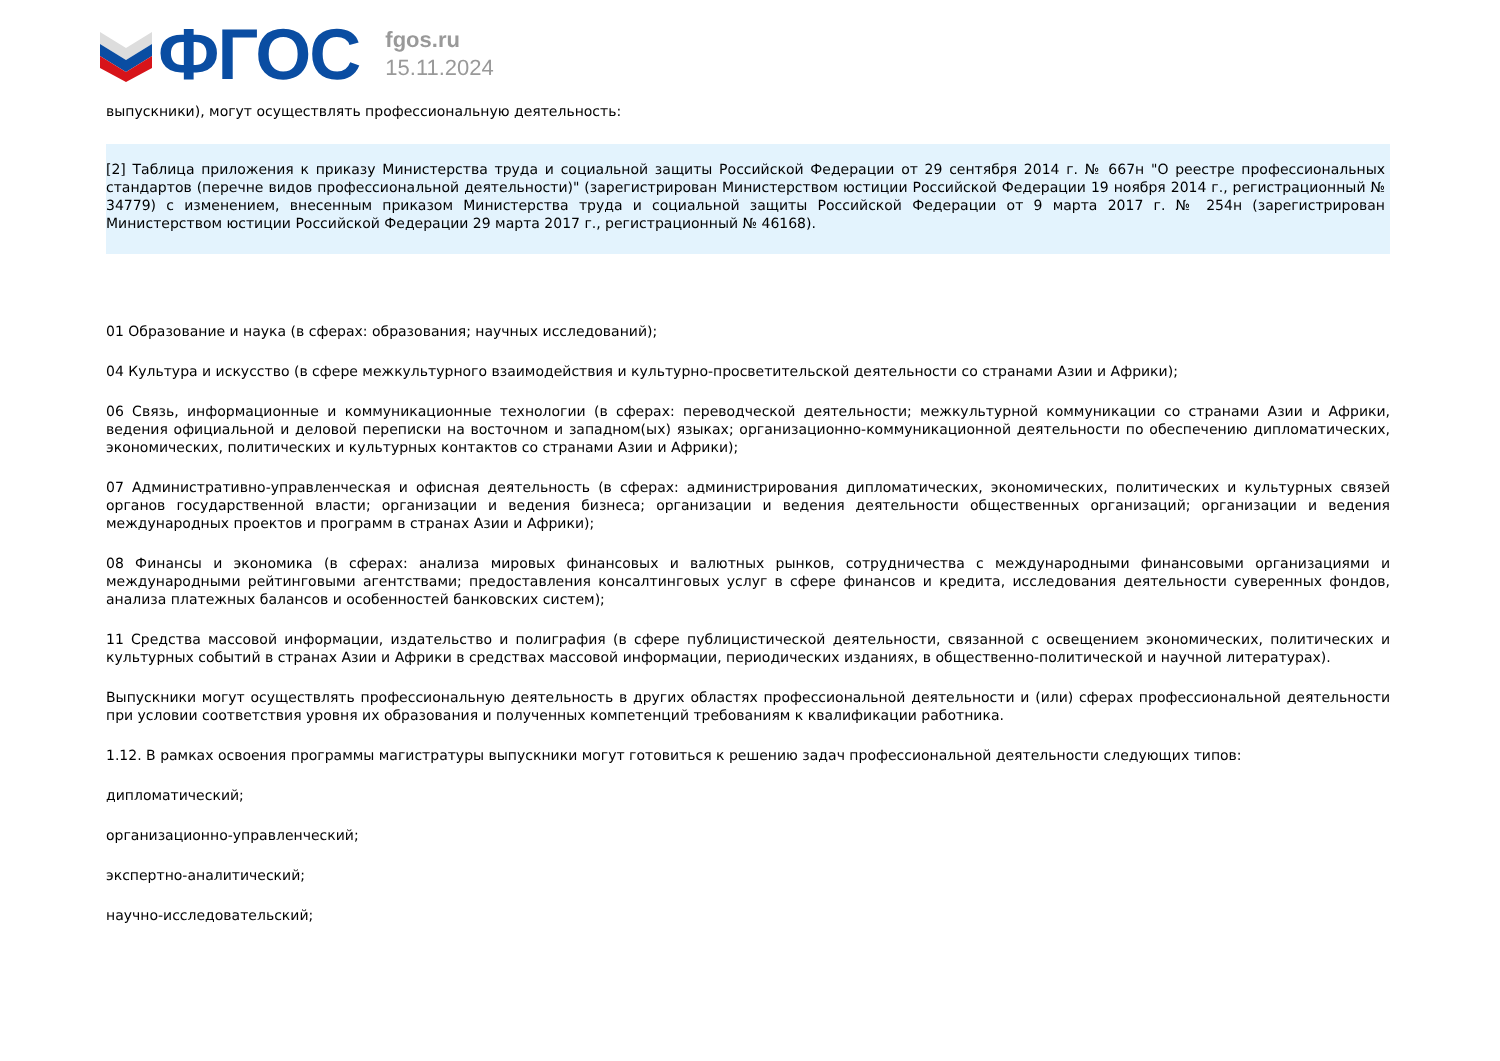ФГОС
fgos.ru
15.11.2024
выпускники), могут осуществлять профессиональную деятельность:
[2] Таблица приложения к приказу Министерства труда и социальной защиты Российской Федерации от 29 сентября 2014 г. № 667н "О реестре профессиональных стандартов (перечне видов профессиональной деятельности)" (зарегистрирован Министерством юстиции Российской Федерации 19 ноября 2014 г., регистрационный № 34779) с изменением, внесенным приказом Министерства труда и социальной защиты Российской Федерации от 9 марта 2017 г. № 254н (зарегистрирован Министерством юстиции Российской Федерации 29 марта 2017 г., регистрационный № 46168).
01 Образование и наука (в сферах: образования; научных исследований);
04 Культура и искусство (в сфере межкультурного взаимодействия и культурно-просветительской деятельности со странами Азии и Африки);
06 Связь, информационные и коммуникационные технологии (в сферах: переводческой деятельности; межкультурной коммуникации со странами Азии и Африки, ведения официальной и деловой переписки на восточном и западном(ых) языках; организационно-коммуникационной деятельности по обеспечению дипломатических, экономических, политических и культурных контактов со странами Азии и Африки);
07 Административно-управленческая и офисная деятельность (в сферах: администрирования дипломатических, экономических, политических и культурных связей органов государственной власти; организации и ведения бизнеса; организации и ведения деятельности общественных организаций; организации и ведения международных проектов и программ в странах Азии и Африки);
08 Финансы и экономика (в сферах: анализа мировых финансовых и валютных рынков, сотрудничества с международными финансовыми организациями и международными рейтинговыми агентствами; предоставления консалтинговых услуг в сфере финансов и кредита, исследования деятельности суверенных фондов, анализа платежных балансов и особенностей банковских систем);
11 Средства массовой информации, издательство и полиграфия (в сфере публицистической деятельности, связанной с освещением экономических, политических и культурных событий в странах Азии и Африки в средствах массовой информации, периодических изданиях, в общественно-политической и научной литературах).
Выпускники могут осуществлять профессиональную деятельность в других областях профессиональной деятельности и (или) сферах профессиональной деятельности при условии соответствия уровня их образования и полученных компетенций требованиям к квалификации работника.
1.12. В рамках освоения программы магистратуры выпускники могут готовиться к решению задач профессиональной деятельности следующих типов:
дипломатический;
организационно-управленческий;
экспертно-аналитический;
научно-исследовательский;